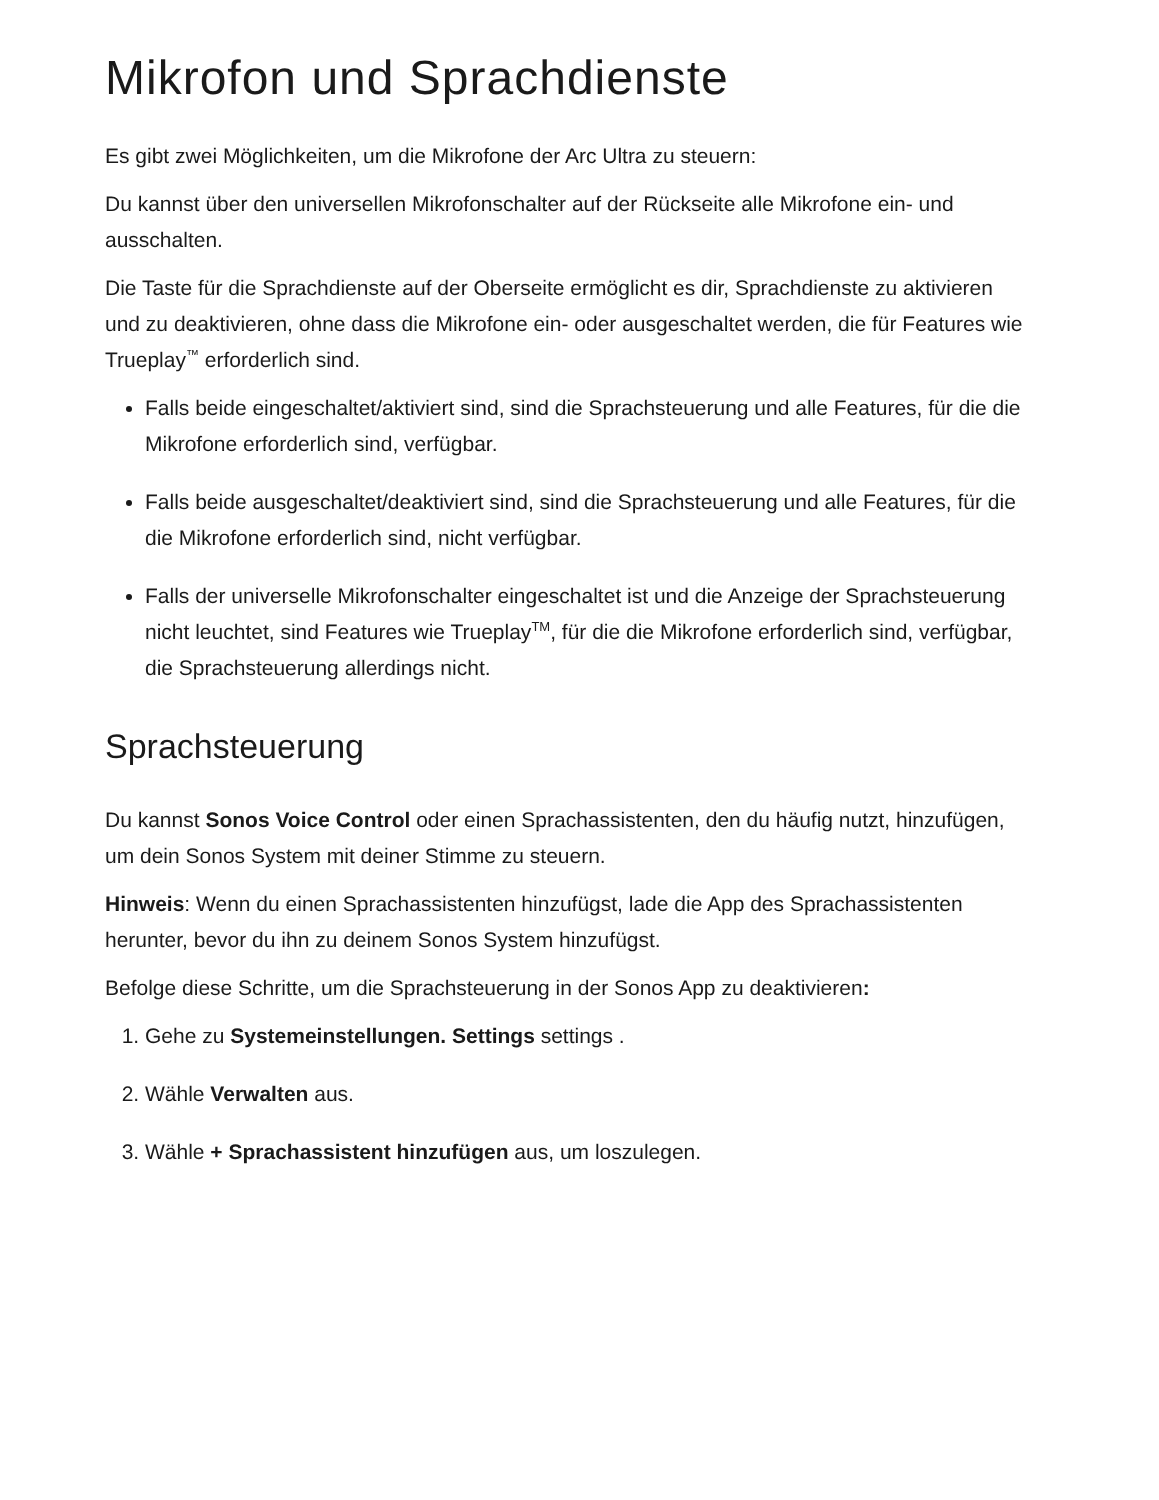Mikrofon und Sprachdienste
Es gibt zwei Möglichkeiten, um die Mikrofone der Arc Ultra zu steuern:
Du kannst über den universellen Mikrofonschalter auf der Rückseite alle Mikrofone ein- und ausschalten.
Die Taste für die Sprachdienste auf der Oberseite ermöglicht es dir, Sprachdienste zu aktivieren und zu deaktivieren, ohne dass die Mikrofone ein- oder ausgeschaltet werden, die für Features wie Trueplay<sup>™</sup> erforderlich sind.
Falls beide eingeschaltet/aktiviert sind, sind die Sprachsteuerung und alle Features, für die die Mikrofone erforderlich sind, verfügbar.
Falls beide ausgeschaltet/deaktiviert sind, sind die Sprachsteuerung und alle Features, für die die Mikrofone erforderlich sind, nicht verfügbar.
Falls der universelle Mikrofonschalter eingeschaltet ist und die Anzeige der Sprachsteuerung nicht leuchtet, sind Features wie Trueplay<sup>TM</sup>, für die die Mikrofone erforderlich sind, verfügbar, die Sprachsteuerung allerdings nicht.
Sprachsteuerung
Du kannst Sonos Voice Control oder einen Sprachassistenten, den du häufig nutzt, hinzufügen, um dein Sonos System mit deiner Stimme zu steuern.
Hinweis: Wenn du einen Sprachassistenten hinzufügst, lade die App des Sprachassistenten herunter, bevor du ihn zu deinem Sonos System hinzufügst.
Befolge diese Schritte, um die Sprachsteuerung in der Sonos App zu deaktivieren:
1. Gehe zu Systemeinstellungen. Settings settings .
2. Wähle Verwalten aus.
3. Wähle + Sprachassistent hinzufügen aus, um loszulegen.